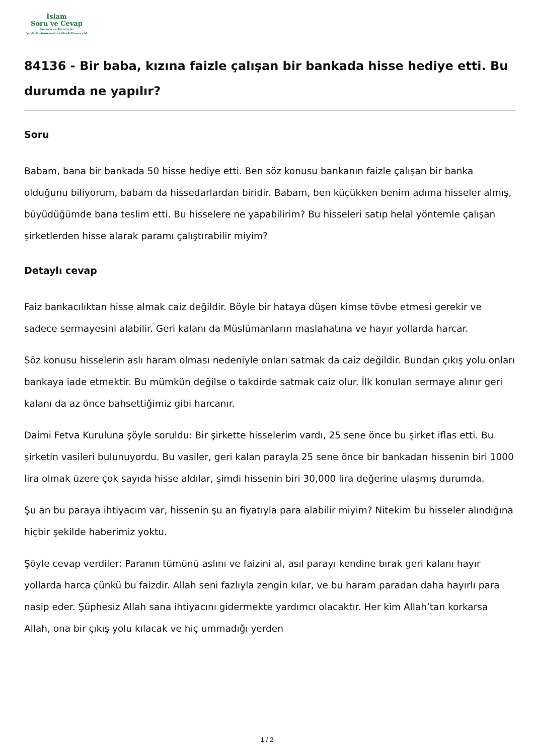İslam
Soru ve Cevap
Kurucu ve Denetçisi
Şeyh Muhammed Salih el-Muneccid
84136 - Bir baba, kızına faizle çalışan bir bankada hisse hediye etti. Bu durumda ne yapılır?
Soru
Babam, bana bir bankada 50 hisse hediye etti. Ben söz konusu bankanın faizle çalışan bir banka olduğunu biliyorum, babam da hissedarlardan biridir. Babam, ben küçükken benim adıma hisseler almış, büyüdüğümde bana teslim etti. Bu hisselere ne yapabilirim? Bu hisseleri satıp helal yöntemle çalışan şirketlerden hisse alarak paramı çalıştırabilir miyim?
Detaylı cevap
Faiz bankacılıktan hisse almak caiz değildir. Böyle bir hataya düşen kimse tövbe etmesi gerekir ve sadece sermayesini alabilir. Geri kalanı da Müslümanların maslahatına ve hayır yollarda harcar.
Söz konusu hisselerin aslı haram olması nedeniyle onları satmak da caiz değildir. Bundan çıkış yolu onları bankaya iade etmektir. Bu mümkün değilse o takdirde satmak caiz olur. İlk konulan sermaye alınır geri kalanı da az önce bahsettiğimiz gibi harcanır.
Daimi Fetva Kuruluna şöyle soruldu: Bir şirkette hisselerim vardı, 25 sene önce bu şirket iflas etti. Bu şirketin vasileri bulunuyordu. Bu vasiler, geri kalan parayla 25 sene önce bir bankadan hissenin biri 1000 lira olmak üzere çok sayıda hisse aldılar, şimdi hissenin biri 30,000 lira değerine ulaşmış durumda.
Şu an bu paraya ihtiyacım var, hissenin şu an fiyatıyla para alabilir miyim? Nitekim bu hisseler alındığına hiçbir şekilde haberimiz yoktu.
Şöyle cevap verdiler: Paranın tümünü aslını ve faizini al, asıl parayı kendine bırak geri kalanı hayır yollarda harca çünkü bu faizdir. Allah seni fazlıyla zengin kılar, ve bu haram paradan daha hayırlı para nasip eder. Şüphesiz Allah sana ihtiyacını gidermekte yardımcı olacaktır. Her kim Allah’tan korkarsa Allah, ona bir çıkış yolu kılacak ve hiç ummadığı yerden
1 / 2